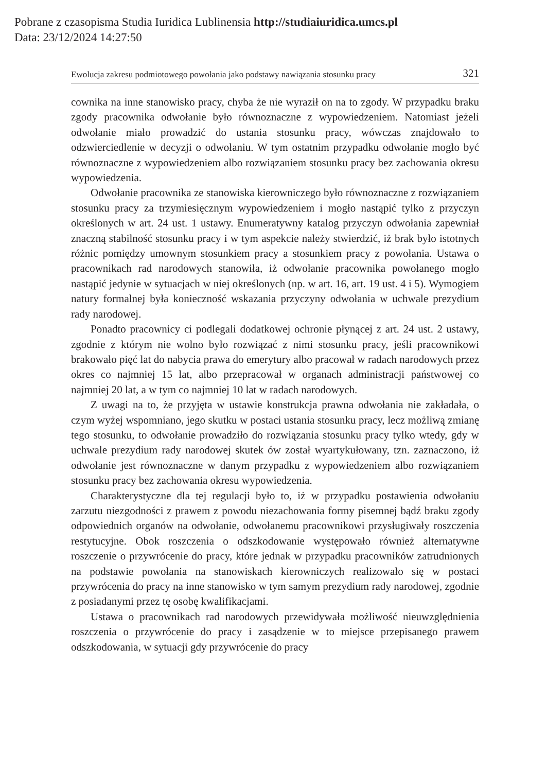Pobrane z czasopisma Studia Iuridica Lublinensia http://studiaiuridica.umcs.pl
Data: 23/12/2024 14:27:50
Ewolucja zakresu podmiotowego powołania jako podstawy nawiązania stosunku pracy 321
cownika na inne stanowisko pracy, chyba że nie wyraził on na to zgody. W przypadku braku zgody pracownika odwołanie było równoznaczne z wypowiedzeniem. Natomiast jeżeli odwołanie miało prowadzić do ustania stosunku pracy, wówczas znajdowało to odzwierciedlenie w decyzji o odwołaniu. W tym ostatnim przypadku odwołanie mogło być równoznaczne z wypowiedzeniem albo rozwiązaniem stosunku pracy bez zachowania okresu wypowiedzenia.
Odwołanie pracownika ze stanowiska kierowniczego było równoznaczne z rozwiązaniem stosunku pracy za trzymiesięcznym wypowiedzeniem i mogło nastąpić tylko z przyczyn określonych w art. 24 ust. 1 ustawy. Enumeratywny katalog przyczyn odwołania zapewniał znaczną stabilność stosunku pracy i w tym aspekcie należy stwierdzić, iż brak było istotnych różnic pomiędzy umownym stosunkiem pracy a stosunkiem pracy z powołania. Ustawa o pracownikach rad narodowych stanowiła, iż odwołanie pracownika powołanego mogło nastąpić jedynie w sytuacjach w niej określonych (np. w art. 16, art. 19 ust. 4 i 5). Wymogiem natury formalnej była konieczność wskazania przyczyny odwołania w uchwale prezydium rady narodowej.
Ponadto pracownicy ci podlegali dodatkowej ochronie płynącej z art. 24 ust. 2 ustawy, zgodnie z którym nie wolno było rozwiązać z nimi stosunku pracy, jeśli pracownikowi brakowało pięć lat do nabycia prawa do emerytury albo pracował w radach narodowych przez okres co najmniej 15 lat, albo przepracował w organach administracji państwowej co najmniej 20 lat, a w tym co najmniej 10 lat w radach narodowych.
Z uwagi na to, że przyjęta w ustawie konstrukcja prawna odwołania nie zakładała, o czym wyżej wspomniano, jego skutku w postaci ustania stosunku pracy, lecz możliwą zmianę tego stosunku, to odwołanie prowadziło do rozwiązania stosunku pracy tylko wtedy, gdy w uchwale prezydium rady narodowej skutek ów został wyartykułowany, tzn. zaznaczono, iż odwołanie jest równoznaczne w danym przypadku z wypowiedzeniem albo rozwiązaniem stosunku pracy bez zachowania okresu wypowiedzenia.
Charakterystyczne dla tej regulacji było to, iż w przypadku postawienia odwołaniu zarzutu niezgodności z prawem z powodu niezachowania formy pisemnej bądź braku zgody odpowiednich organów na odwołanie, odwołanemu pracownikowi przysługiwały roszczenia restytucyjne. Obok roszczenia o odszkodowanie występowało również alternatywne roszczenie o przywrócenie do pracy, które jednak w przypadku pracowników zatrudnionych na podstawie powołania na stanowiskach kierowniczych realizowało się w postaci przywrócenia do pracy na inne stanowisko w tym samym prezydium rady narodowej, zgodnie z posiadanymi przez tę osobę kwalifikacjami.
Ustawa o pracownikach rad narodowych przewidywała możliwość nieuwzględnienia roszczenia o przywrócenie do pracy i zasądzenie w to miejsce przepisanego prawem odszkodowania, w sytuacji gdy przywrócenie do pracy